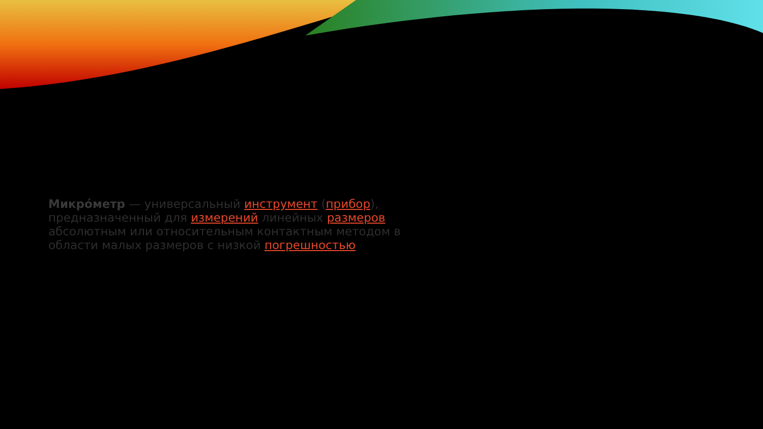Микро́метр — универсальный инструмент (прибор), предназначенный для измерений линейных размеров абсолютным или относительным контактным методом в области малых размеров с низкой погрешностью